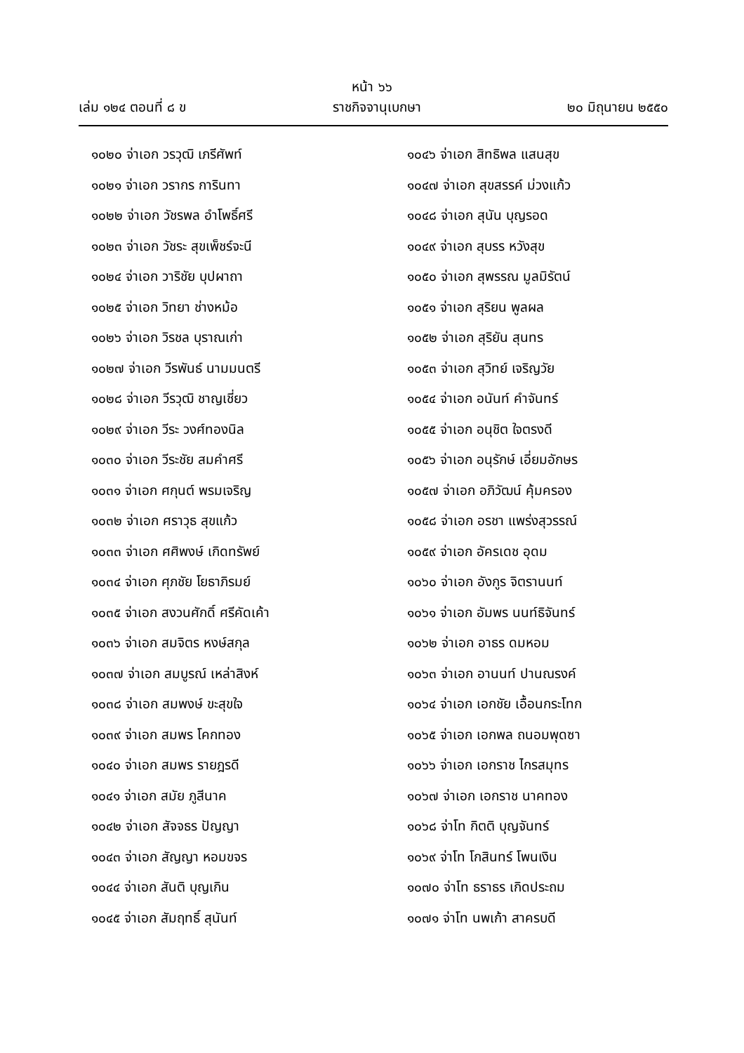หน้า ๖๖
เล่ม ๑๒๔ ตอนที่ ๘ ข ราชกิจจานุเบกษา ๒๐ มิถุนายน ๒๕๕๐
๑๐๒๐ จ่าเอก วรวุฒิ เภรีศัพท์
๑๐๒๑ จ่าเอก วรากร การินทา
๑๐๒๒ จ่าเอก วัชรพล อำโพธิ์ศรี
๑๐๒๓ จ่าเอก วัชระ สุขเพ็ชร์จะนี
๑๐๒๔ จ่าเอก วาริชัย บุปผาถา
๑๐๒๕ จ่าเอก วิทยา ช่างหม้อ
๑๐๒๖ จ่าเอก วิรชล บุราณเก่า
๑๐๒๗ จ่าเอก วีรพันธ์ นามมนตรี
๑๐๒๘ จ่าเอก วีรวุฒิ ชาญเชี่ยว
๑๐๒๙ จ่าเอก วีระ วงศ์ทองนิล
๑๐๓๐ จ่าเอก วีระชัย สมคำศรี
๑๐๓๑ จ่าเอก ศกุนต์ พรมเจริญ
๑๐๓๒ จ่าเอก ศราวุธ สุขแก้ว
๑๐๓๓ จ่าเอก ศศิพงษ์ เกิดทรัพย์
๑๐๓๔ จ่าเอก ศุภชัย โยธาภิรมย์
๑๐๓๕ จ่าเอก สงวนศักดิ์ ศรีคัดเค้า
๑๐๓๖ จ่าเอก สมจิตร หงษ์สกุล
๑๐๓๗ จ่าเอก สมบูรณ์ เหล่าสิงห์
๑๐๓๘ จ่าเอก สมพงษ์ ขะสุขใจ
๑๐๓๙ จ่าเอก สมพร โคกทอง
๑๐๔๐ จ่าเอก สมพร รายฎรดี
๑๐๔๑ จ่าเอก สมัย ภูสีนาค
๑๐๔๒ จ่าเอก สัจจธร ปัญญา
๑๐๔๓ จ่าเอก สัญญา หอมขจร
๑๐๔๔ จ่าเอก สันติ บุญเกิน
๑๐๔๕ จ่าเอก สัมฤทธิ์ สุนันท์
๑๐๔๖ จ่าเอก สิทธิพล แสนสุข
๑๐๔๗ จ่าเอก สุขสรรค์ ม่วงแก้ว
๑๐๔๘ จ่าเอก สุนัน บุญรอด
๑๐๔๙ จ่าเอก สุบรร หวังสุข
๑๐๕๐ จ่าเอก สุพรรณ มูลมิรัตน์
๑๐๕๑ จ่าเอก สุริยน พูลผล
๑๐๕๒ จ่าเอก สุริยัน สุนทร
๑๐๕๓ จ่าเอก สุวิทย์ เจริญวัย
๑๐๕๔ จ่าเอก อนันท์ คำจันทร์
๑๐๕๕ จ่าเอก อนุชิต ใจตรงดี
๑๐๕๖ จ่าเอก อนุรักษ์ เอี่ยมอักษร
๑๐๕๗ จ่าเอก อภิวัฒน์ คุ้มครอง
๑๐๕๘ จ่าเอก อรชา แพร่งสุวรรณ์
๑๐๕๙ จ่าเอก อัครเดช อุดม
๑๐๖๐ จ่าเอก อังกูร จิตรานนท์
๑๐๖๑ จ่าเอก อัมพร นนท์ธิจันทร์
๑๐๖๒ จ่าเอก อาธร ดมหอม
๑๐๖๓ จ่าเอก อานนท์ ปานณรงค์
๑๐๖๔ จ่าเอก เอกชัย เอื้อนกระโทก
๑๐๖๕ จ่าเอก เอกพล ถนอมพุดซา
๑๐๖๖ จ่าเอก เอกราช ไกรสมุทร
๑๐๖๗ จ่าเอก เอกราช นาคทอง
๑๐๖๘ จ่าโท กิตติ บุญจันทร์
๑๐๖๙ จ่าโท โกสินทร์ โพนเงิน
๑๐๗๐ จ่าโท ธราธร เกิดประถม
๑๐๗๑ จ่าโท นพเก้า สาครบดี